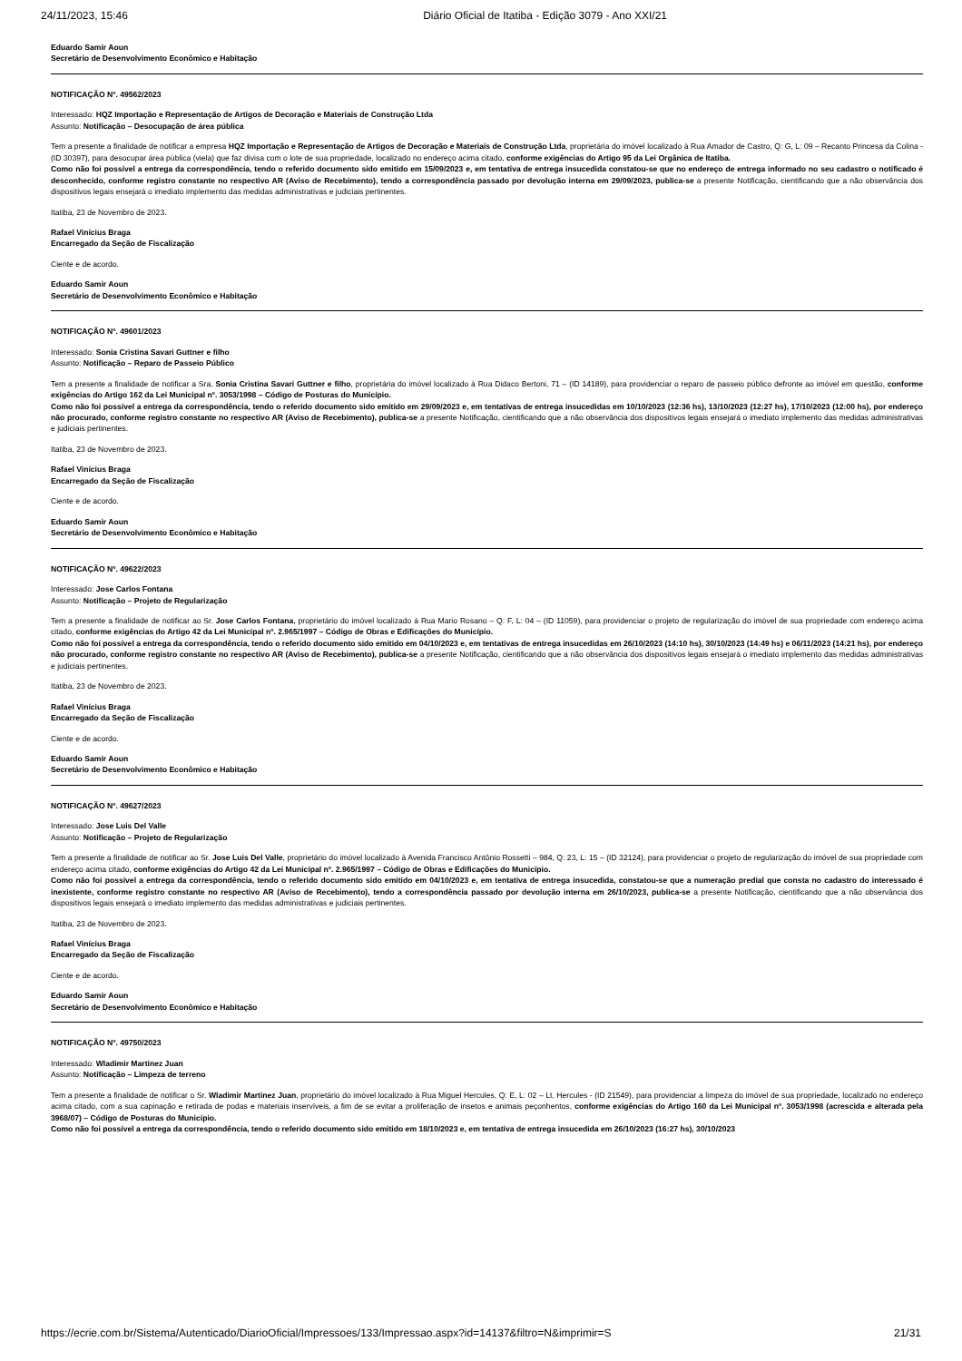24/11/2023, 15:46 Diário Oficial de Itatiba - Edição 3079 - Ano XXI/21
Eduardo Samir Aoun
Secretário de Desenvolvimento Econômico e Habitação
NOTIFICAÇÃO Nº. 49562/2023
Interessado: HQZ Importação e Representação de Artigos de Decoração e Materiais de Construção Ltda
Assunto: Notificação – Desocupação de área pública
Tem a presente a finalidade de notificar a empresa HQZ Importação e Representação de Artigos de Decoração e Materiais de Construção Ltda, proprietária do imóvel localizado à Rua Amador de Castro, Q: G, L: 09 – Recanto Princesa da Colina - (ID 30397), para desocupar área pública (viela) que faz divisa com o lote de sua propriedade, localizado no endereço acima citado, conforme exigências do Artigo 95 da Lei Orgânica de Itatiba.
Como não foi possível a entrega da correspondência, tendo o referido documento sido emitido em 15/09/2023 e, em tentativa de entrega insucedida constatou-se que no endereço de entrega informado no seu cadastro o notificado é desconhecido, conforme registro constante no respectivo AR (Aviso de Recebimento), tendo a correspondência passado por devolução interna em 29/09/2023, publica-se a presente Notificação, cientificando que a não observância dos dispositivos legais ensejará o imediato implemento das medidas administrativas e judiciais pertinentes.
Itatiba, 23 de Novembro de 2023.
Rafael Vinícius Braga
Encarregado da Seção de Fiscalização
Ciente e de acordo.
Eduardo Samir Aoun
Secretário de Desenvolvimento Econômico e Habitação
NOTIFICAÇÃO Nº. 49601/2023
Interessado: Sonia Cristina Savari Guttner e filho
Assunto: Notificação – Reparo de Passeio Público
Tem a presente a finalidade de notificar a Sra. Sonia Cristina Savari Guttner e filho, proprietária do imóvel localizado à Rua Didaco Bertoni, 71 – (ID 14189), para providenciar o reparo de passeio público defronte ao imóvel em questão, conforme exigências do Artigo 162 da Lei Municipal nº. 3053/1998 – Código de Posturas do Município.
Como não foi possível a entrega da correspondência, tendo o referido documento sido emitido em 29/09/2023 e, em tentativas de entrega insucedidas em 10/10/2023 (12:36 hs), 13/10/2023 (12:27 hs), 17/10/2023 (12:00 hs), por endereço não procurado, conforme registro constante no respectivo AR (Aviso de Recebimento), publica-se a presente Notificação, cientificando que a não observância dos dispositivos legais ensejará o imediato implemento das medidas administrativas e judiciais pertinentes.
Itatiba, 23 de Novembro de 2023.
Rafael Vinícius Braga
Encarregado da Seção de Fiscalização
Ciente e de acordo.
Eduardo Samir Aoun
Secretário de Desenvolvimento Econômico e Habitação
NOTIFICAÇÃO Nº. 49622/2023
Interessado: Jose Carlos Fontana
Assunto: Notificação – Projeto de Regularização
Tem a presente a finalidade de notificar ao Sr. Jose Carlos Fontana, proprietário do imóvel localizado à Rua Mario Rosano – Q: F, L: 04 – (ID 11059), para providenciar o projeto de regularização do imóvel de sua propriedade com endereço acima citado, conforme exigências do Artigo 42 da Lei Municipal nº. 2.965/1997 – Código de Obras e Edificações do Município.
Como não foi possível a entrega da correspondência, tendo o referido documento sido emitido em 04/10/2023 e, em tentativas de entrega insucedidas em 26/10/2023 (14:10 hs), 30/10/2023 (14:49 hs) e 06/11/2023 (14:21 hs), por endereço não procurado, conforme registro constante no respectivo AR (Aviso de Recebimento), publica-se a presente Notificação, cientificando que a não observância dos dispositivos legais ensejará o imediato implemento das medidas administrativas e judiciais pertinentes.
Itatiba, 23 de Novembro de 2023.
Rafael Vinícius Braga
Encarregado da Seção de Fiscalização
Ciente e de acordo.
Eduardo Samir Aoun
Secretário de Desenvolvimento Econômico e Habitação
NOTIFICAÇÃO Nº. 49627/2023
Interessado: Jose Luis Del Valle
Assunto: Notificação – Projeto de Regularização
Tem a presente a finalidade de notificar ao Sr. Jose Luis Del Valle, proprietário do imóvel localizado à Avenida Francisco Antônio Rossetti – 984, Q: 23, L: 15 – (ID 32124), para providenciar o projeto de regularização do imóvel de sua propriedade com endereço acima citado, conforme exigências do Artigo 42 da Lei Municipal nº. 2.965/1997 – Código de Obras e Edificações do Município.
Como não foi possível a entrega da correspondência, tendo o referido documento sido emitido em 04/10/2023 e, em tentativa de entrega insucedida, constatou-se que a numeração predial que consta no cadastro do interessado é inexistente, conforme registro constante no respectivo AR (Aviso de Recebimento), tendo a correspondência passado por devolução interna em 26/10/2023, publica-se a presente Notificação, cientificando que a não observância dos dispositivos legais ensejará o imediato implemento das medidas administrativas e judiciais pertinentes.
Itatiba, 23 de Novembro de 2023.
Rafael Vinícius Braga
Encarregado da Seção de Fiscalização
Ciente e de acordo.
Eduardo Samir Aoun
Secretário de Desenvolvimento Econômico e Habitação
NOTIFICAÇÃO Nº. 49750/2023
Interessado: Wladimir Martinez Juan
Assunto: Notificação – Limpeza de terreno
Tem a presente a finalidade de notificar o Sr. Wladimir Martinez Juan, proprietário do imóvel localizado à Rua Miguel Hercules, Q: E, L: 02 – Lt. Hercules - (ID 21549), para providenciar a limpeza do imóvel de sua propriedade, localizado no endereço acima citado, com a sua capinação e retirada de podas e materiais inservíveis, a fim de se evitar a proliferação de insetos e animais peçonhentos, conforme exigências do Artigo 160 da Lei Municipal nº. 3053/1998 (acrescida e alterada pela 3968/07) – Código de Posturas do Município.
Como não foi possível a entrega da correspondência, tendo o referido documento sido emitido em 18/10/2023 e, em tentativa de entrega insucedida em 26/10/2023 (16:27 hs), 30/10/2023
https://ecrie.com.br/Sistema/Autenticado/DiarioOficial/Impressoes/133/Impressao.aspx?id=14137&filtro=N&imprimir=S 21/31